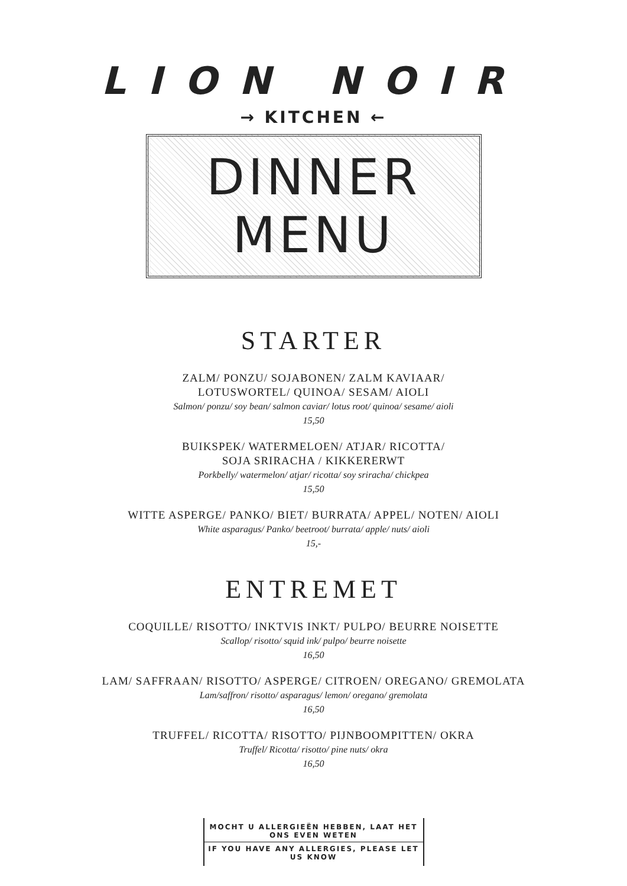LION NOIR
→ KITCHEN ←
DINNER MENU
STARTER
ZALM/ PONZU/ SOJABONEN/ ZALM KAVIAAR/
LOTUSWORTEL/ QUINOA/ SESAM/ AIOLI
Salmon/ ponzu/ soy bean/ salmon caviar/ lotus root/ quinoa/ sesame/ aioli
15,50
BUIKSPEK/ WATERMELOEN/ ATJAR/ RICOTTA/
SOJA SRIRACHA / KIKKERERWT
Porkbelly/ watermelon/ atjar/ ricotta/ soy sriracha/ chickpea
15,50
WITTE ASPERGE/ PANKO/ BIET/ BURRATA/ APPEL/ NOTEN/ AIOLI
White asparagus/ Panko/ beetroot/ burrata/ apple/ nuts/ aioli
15,-
ENTREMET
COQUILLE/ RISOTTO/ INKTVIS INKT/ PULPO/ BEURRE NOISETTE
Scallop/ risotto/ squid ink/ pulpo/ beurre noisette
16,50
LAM/ SAFFRAAN/ RISOTTO/ ASPERGE/ CITROEN/ OREGANO/ GREMOLATA
Lam/saffron/ risotto/ asparagus/ lemon/ oregano/ gremolata
16,50
TRUFFEL/ RICOTTA/ RISOTTO/ PIJNBOOMPITTEN/ OKRA
Truffel/ Ricotta/ risotto/ pine nuts/ okra
16,50
MOCHT U ALLERGIEËN HEBBEN, LAAT HET ONS EVEN WETEN
IF YOU HAVE ANY ALLERGIES, PLEASE LET US KNOW